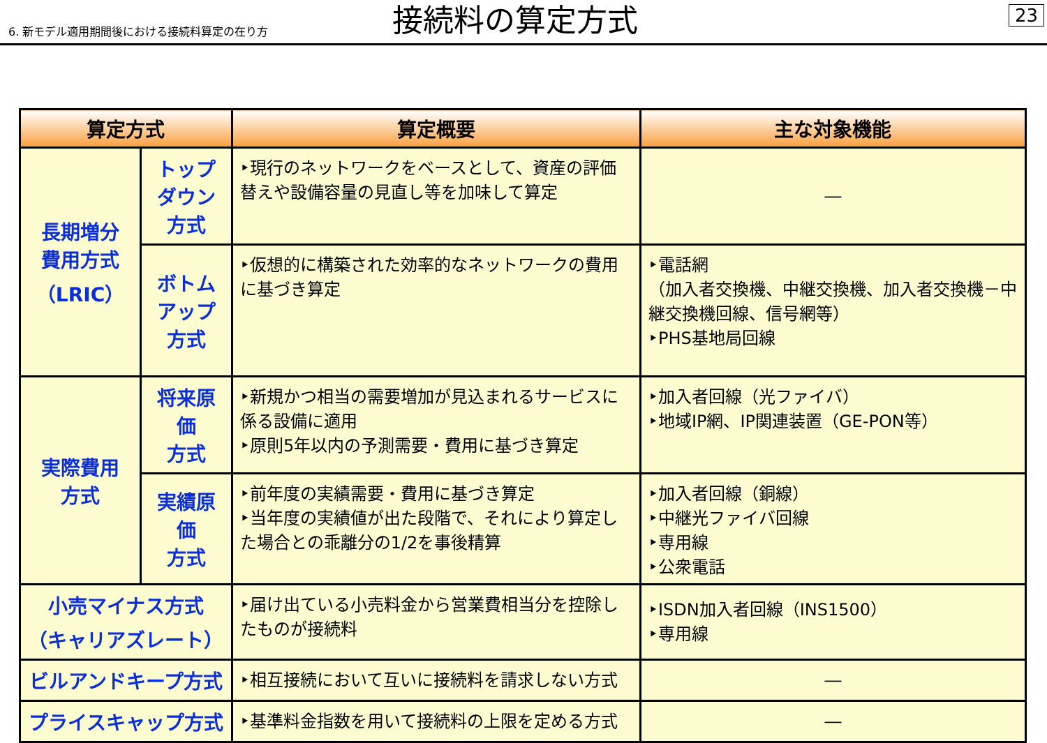6. 新モデル適用期間後における接続料算定の在り方
接続料の算定方式
23
| 算定方式 | | 算定概要 | 主な対象機能 |
| --- | --- | --- | --- |
| 長期増分 費用方式 （LRIC） | トップダウン 方式 | ‣現行のネットワークをベースとして、資産の評価替えや設備容量の見直し等を加味して算定 | ― |
| | ボトムアップ 方式 | ‣仮想的に構築された効率的なネットワークの費用に基づき算定 | ‣電話網 （加入者交換機、中継交換機、加入者交換機－中継交換機回線、信号網等） ‣PHS基地局回線 |
| 実際費用 方式 | 将来原価 方式 | ‣新規かつ相当の需要増加が見込まれるサービスに係る設備に適用 ‣原則5年以内の予測需要・費用に基づき算定 | ‣加入者回線（光ファイバ） ‣地域IP網、IP関連装置（GE-PON等） |
| | 実績原価 方式 | ‣前年度の実績需要・費用に基づき算定 ‣当年度の実績値が出た段階で、それにより算定した場合との乖離分の1/2を事後精算 | ‣加入者回線（銅線） ‣中継光ファイバ回線 ‣専用線 ‣公衆電話 |
| 小売マイナス方式 （キャリアズレート） | | ‣届け出ている小売料金から営業費相当分を控除したものが接続料 | ‣ISDN加入者回線（INS1500） ‣専用線 |
| ビルアンドキープ方式 | | ‣相互接続において互いに接続料を請求しない方式 | ― |
| プライスキャップ方式 | | ‣基準料金指数を用いて接続料の上限を定める方式 | ― |